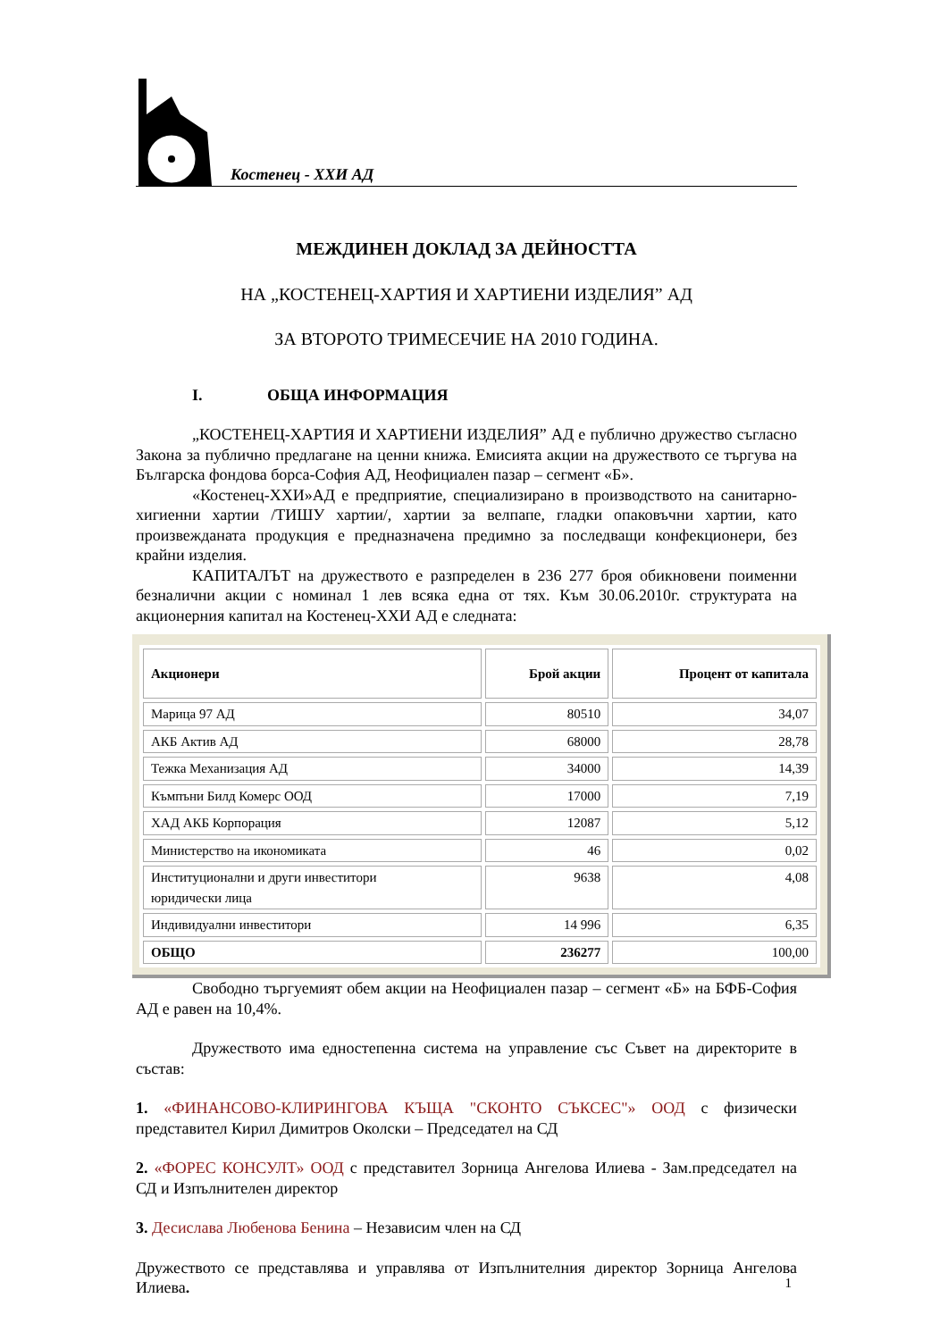Костенец - ХХИ АД
МЕЖДИНЕН ДОКЛАД ЗА ДЕЙНОСТТА
НА „КОСТЕНЕЦ-ХАРТИЯ И ХАРТИЕНИ ИЗДЕЛИЯ” АД
ЗА ВТОРОТО ТРИМЕСЕЧИЕ НА 2010 ГОДИНА.
I. ОБЩА ИНФОРМАЦИЯ
„КОСТЕНЕЦ-ХАРТИЯ И ХАРТИЕНИ ИЗДЕЛИЯ” АД е публично дружество съгласно Закона за публично предлагане на ценни книжа. Емисията акции на дружеството се търгува на Българска фондова борса-София АД, Неофициален пазар – сегмент «Б».
«Костенец-ХХИ»АД е предприятие, специализирано в производството на санитарно-хигиенни хартии /ТИШУ хартии/, хартии за велпапе, гладки опаковъчни хартии, като произвежданата продукция е предназначена предимно за последващи конфекционери, без крайни изделия.
КАПИТАЛЪТ на дружеството е разпределен в 236 277 броя обикновени поименни безналични акции с номинал 1 лев всяка една от тях. Към 30.06.2010г. структурата на акционерния капитал на Костенец-ХХИ АД е следната:
| Акционери | Брой акции | Процент от капитала |
| --- | --- | --- |
| Марица 97 АД | 80510 | 34,07 |
| АКБ Актив АД | 68000 | 28,78 |
| Тежка Механизация АД | 34000 | 14,39 |
| Къмпъни Билд Комерс ООД | 17000 | 7,19 |
| ХАД АКБ Корпорация | 12087 | 5,12 |
| Министерство на икономиката | 46 | 0,02 |
| Институционални и други инвеститори юридически лица | 9638 | 4,08 |
| Индивидуални инвеститори | 14 996 | 6,35 |
| ОБЩО | 236277 | 100,00 |
Свободно търгуемият обем акции на Неофициален пазар – сегмент «Б» на БФБ-София АД е равен на 10,4%.
Дружеството има едностепенна система на управление със Съвет на директорите в състав:
1. «ФИНАНСОВО-КЛИРИНГОВА КЪЩА "СКОНТО СЪКСЕС"» ООД с физически представител Кирил Димитров Околски – Председател на СД
2. «ФОРЕС КОНСУЛТ» ООД с представител Зорница Ангелова Илиева - Зам.председател на СД и Изпълнителен директор
3. Десислава Любенова Бенина – Независим член на СД
Дружеството се представлява и управлява от Изпълнителния директор Зорница Ангелова Илиева.
1